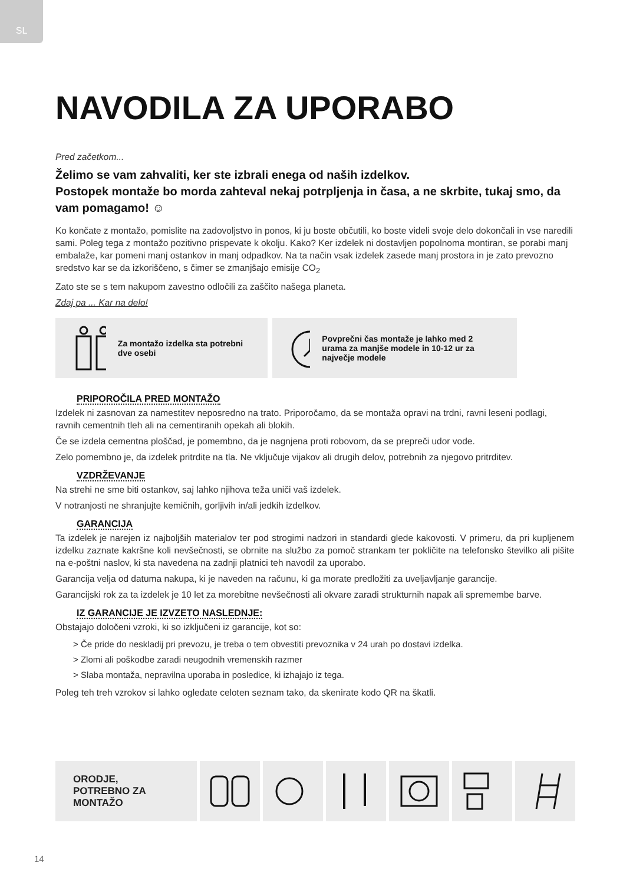SL
NAVODILA ZA UPORABO
Pred začetkom...
Želimo se vam zahvaliti, ker ste izbrali enega od naših izdelkov.
Postopek montaže bo morda zahteval nekaj potrpljenja in časa, a ne skrbite, tukaj smo, da vam pomagamo! ☺
Ko končate z montažo, pomislite na zadovoljstvo in ponos, ki ju boste občutili, ko boste videli svoje delo dokončali in vse naredili sami. Poleg tega z montažo pozitivno prispevate k okolju. Kako? Ker izdelek ni dostavljen popolnoma montiran, se porabi manj embalaže, kar pomeni manj ostankov in manj odpadkov. Na ta način vsak izdelek zasede manj prostora in je zato prevozno sredstvo kar se da izkoriščeno, s čimer se zmanjšajo emisije CO<sub>2</sub>
Zato ste se s tem nakupom zavestno odločili za zaščito našega planeta.
Zdaj pa ... Kar na delo!
Za montažo izdelka sta potrebni dve osebi
Povprečni čas montaže je lahko med 2 urama za manjše modele in 10-12 ur za največje modele
PRIPOROČILA PRED MONTAŽO
Izdelek ni zasnovan za namestitev neposredno na trato. Priporočamo, da se montaža opravi na trdni, ravni leseni podlagi, ravnih cementnih tleh ali na cementiranih opekah ali blokih.
Če se izdela cementna ploščad, je pomembno, da je nagnjena proti robovom, da se prepreči udor vode.
Zelo pomembno je, da izdelek pritrdite na tla. Ne vključuje vijakov ali drugih delov, potrebnih za njegovo pritrditev.
VZDRŽEVANJE
Na strehi ne sme biti ostankov, saj lahko njihova teža uniči vaš izdelek.
V notranjosti ne shranjujte kemičnih, gorljivih in/ali jedkih izdelkov.
GARANCIJA
Ta izdelek je narejen iz najboljših materialov ter pod strogimi nadzori in standardi glede kakovosti. V primeru, da pri kupljenem izdelku zaznate kakršne koli nevšečnosti, se obrnite na službo za pomoč strankam ter pokličite na telefonsko številko ali pišite na e-poštni naslov, ki sta navedena na zadnji platnici teh navodil za uporabo.
Garancija velja od datuma nakupa, ki je naveden na računu, ki ga morate predložiti za uveljavljanje garancije.
Garancijski rok za ta izdelek je 10 let za morebitne nevšečnosti ali okvare zaradi strukturnih napak ali spremembe barve.
IZ GARANCIJE JE IZVZETO NASLEDNJE:
Obstajajo določeni vzroki, ki so izključeni iz garancije, kot so:
> Če pride do neskladij pri prevozu, je treba o tem obvestiti prevoznika v 24 urah po dostavi izdelka.
> Zlomi ali poškodbe zaradi neugodnih vremenskih razmer
> Slaba montaža, nepravilna uporaba in posledice, ki izhajajo iz tega.
Poleg teh treh vzrokov si lahko ogledate celoten seznam tako, da skenirate kodo QR na škatli.
ORODJE,
POTREBNO ZA
MONTAŽO
14